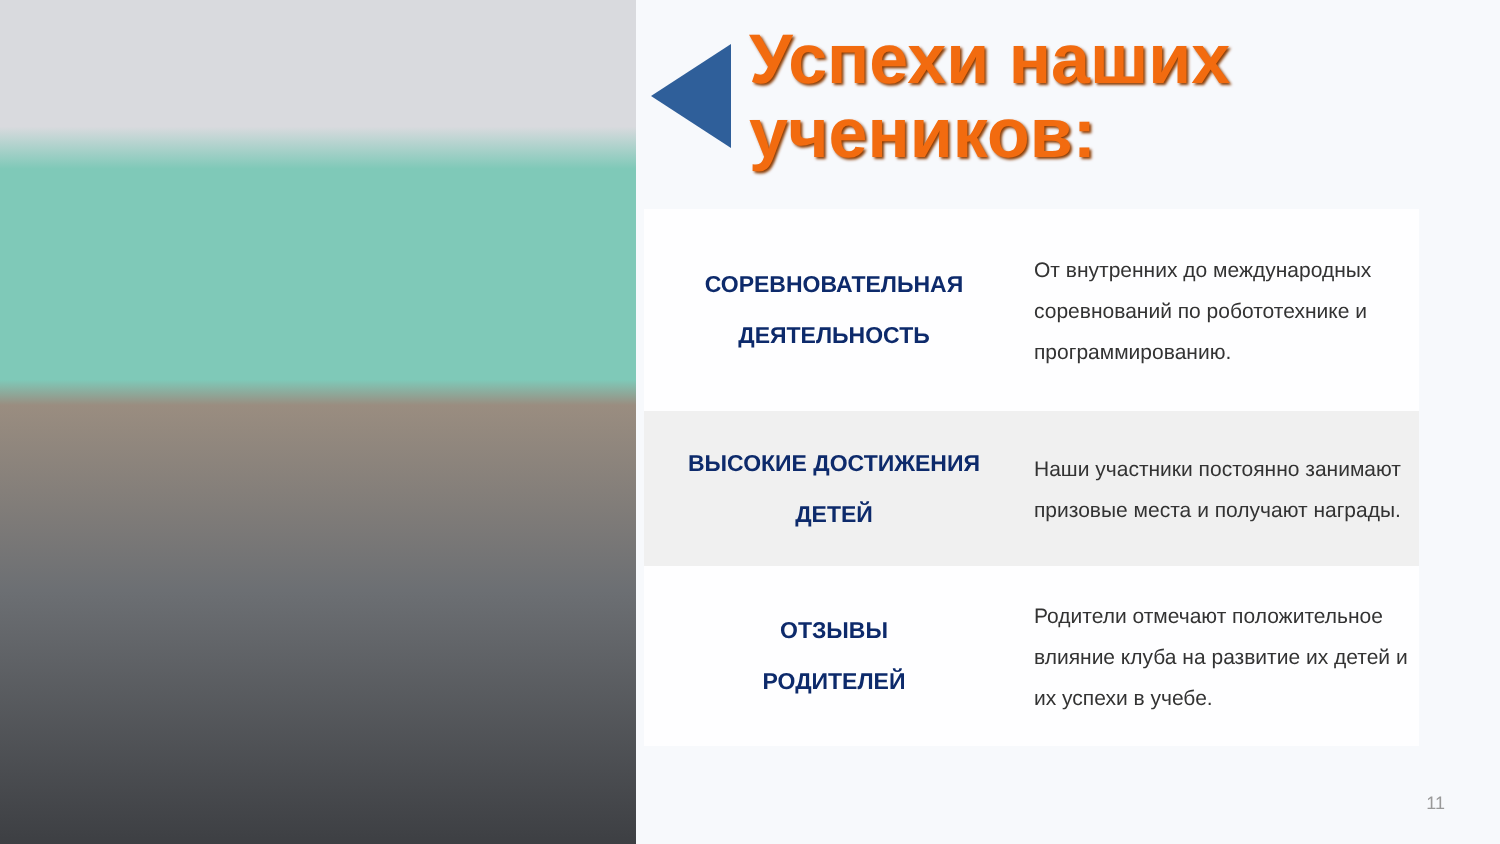Успехи наших
учеников:
| СОРЕВНОВАТЕЛЬНАЯ ДЕЯТЕЛЬНОСТЬ | От внутренних до международных соревнований по робототехнике и программированию. |
| ВЫСОКИЕ ДОСТИЖЕНИЯ ДЕТЕЙ | Наши участники постоянно занимают призовые места и получают награды. |
| ОТЗЫВЫ РОДИТЕЛЕЙ | Родители отмечают положительное влияние клуба на развитие их детей и их успехи в учебе. |
11